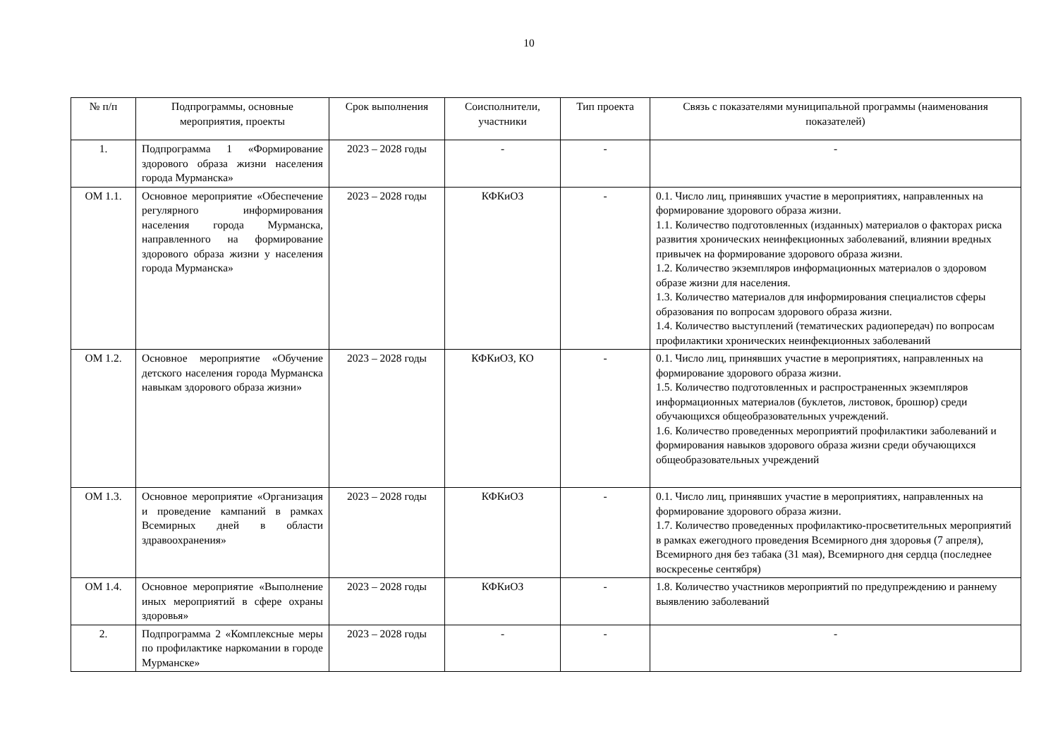10
| № п/п | Подпрограммы, основные мероприятия, проекты | Срок выполнения | Соисполнители, участники | Тип проекта | Связь с показателями муниципальной программы (наименования показателей) |
| 1. | Подпрограмма 1 «Формирование здорового образа жизни населения города Мурманска» | 2023 – 2028 годы | - | - | - |
| ОМ 1.1. | Основное мероприятие «Обеспечение регулярного информирования населения города Мурманска, направленного на формирование здорового образа жизни у населения города Мурманска» | 2023 – 2028 годы | КФКиОЗ | - | 0.1. Число лиц, принявших участие в мероприятиях, направленных на формирование здорового образа жизни. 1.1. Количество подготовленных (изданных) материалов о факторах риска развития хронических неинфекционных заболеваний, влиянии вредных привычек на формирование здорового образа жизни. 1.2. Количество экземпляров информационных материалов о здоровом образе жизни для населения. 1.3. Количество материалов для информирования специалистов сферы образования по вопросам здорового образа жизни. 1.4. Количество выступлений (тематических радиопередач) по вопросам профилактики хронических неинфекционных заболеваний |
| ОМ 1.2. | Основное мероприятие «Обучение детского населения города Мурманска навыкам здорового образа жизни» | 2023 – 2028 годы | КФКиОЗ, КО | - | 0.1. Число лиц, принявших участие в мероприятиях, направленных на формирование здорового образа жизни. 1.5. Количество подготовленных и распространенных экземпляров информационных материалов (буклетов, листовок, брошюр) среди обучающихся общеобразовательных учреждений. 1.6. Количество проведенных мероприятий профилактики заболеваний и формирования навыков здорового образа жизни среди обучающихся общеобразовательных учреждений |
| ОМ 1.3. | Основное мероприятие «Организация и проведение кампаний в рамках Всемирных дней в области здравоохранения» | 2023 – 2028 годы | КФКиОЗ | - | 0.1. Число лиц, принявших участие в мероприятиях, направленных на формирование здорового образа жизни. 1.7. Количество проведенных профилактико-просветительных мероприятий в рамках ежегодного проведения Всемирного дня здоровья (7 апреля), Всемирного дня без табака (31 мая), Всемирного дня сердца (последнее воскресенье сентября) |
| ОМ 1.4. | Основное мероприятие «Выполнение иных мероприятий в сфере охраны здоровья» | 2023 – 2028 годы | КФКиОЗ | - | 1.8. Количество участников мероприятий по предупреждению и раннему выявлению заболеваний |
| 2. | Подпрограмма 2 «Комплексные меры по профилактике наркомании в городе Мурманске» | 2023 – 2028 годы | - | - | - |